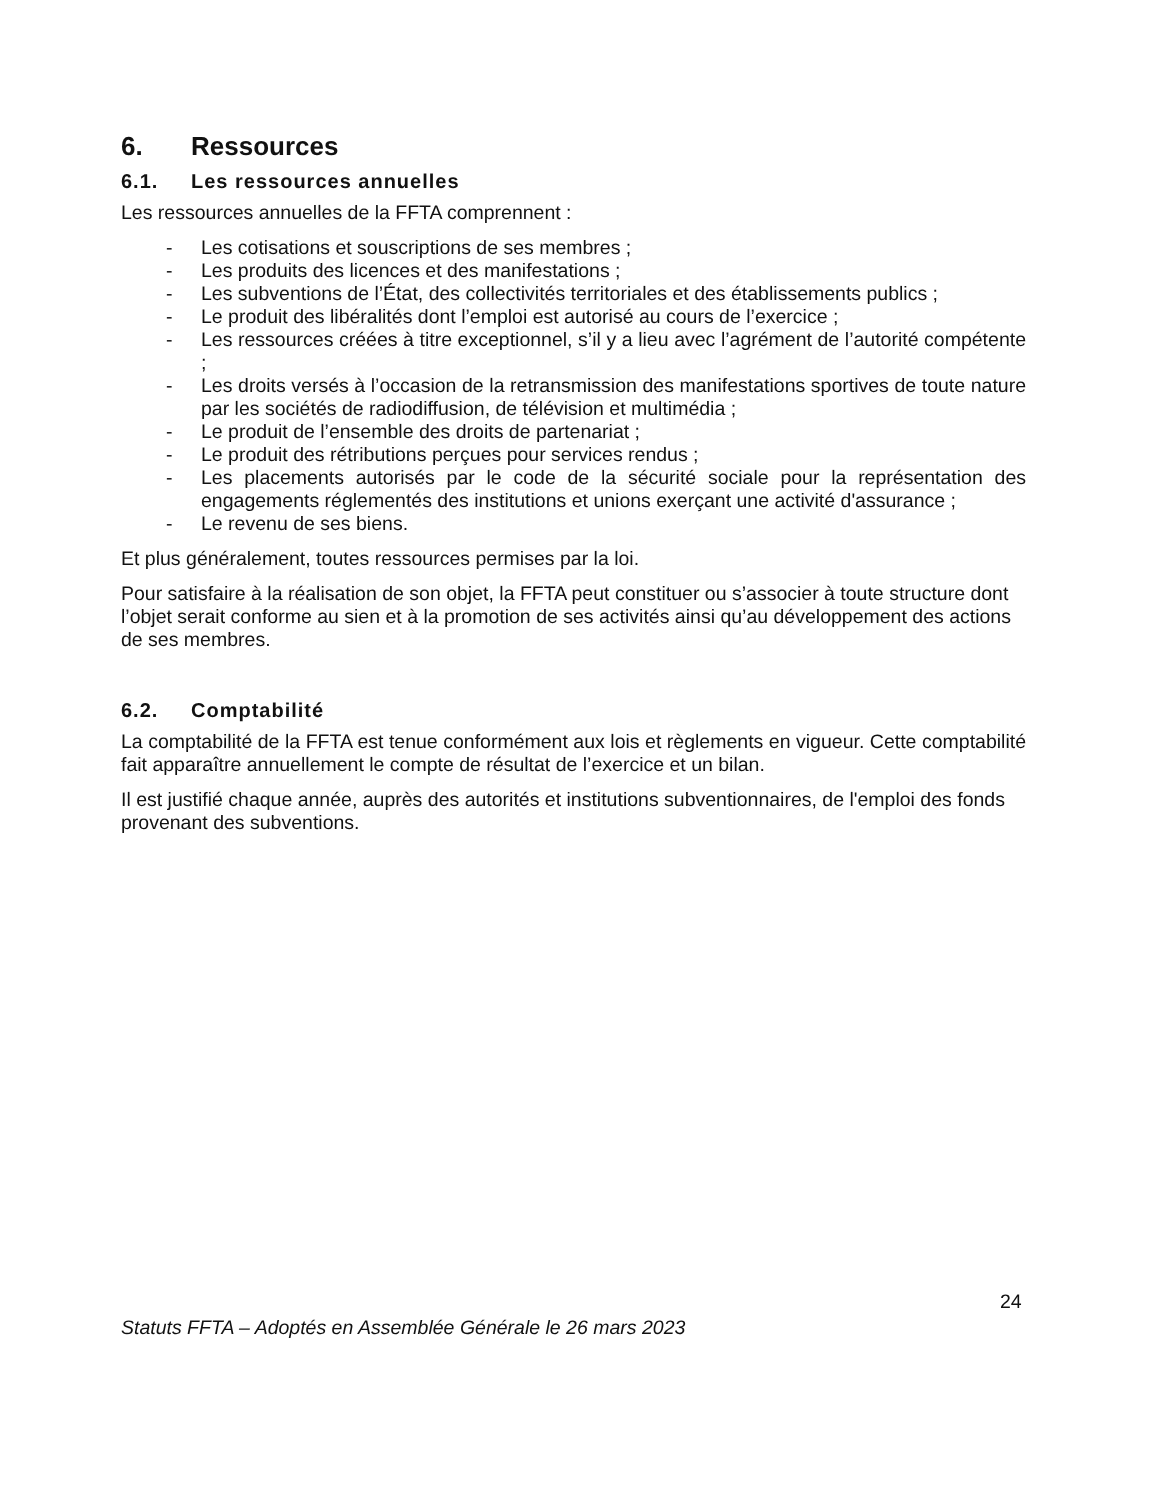6. Ressources
6.1. Les ressources annuelles
Les ressources annuelles de la FFTA comprennent :
- Les cotisations et souscriptions de ses membres ;
- Les produits des licences et des manifestations ;
- Les subventions de l’État, des collectivités territoriales et des établissements publics ;
- Le produit des libéralités dont l’emploi est autorisé au cours de l’exercice ;
- Les ressources créées à titre exceptionnel, s’il y a lieu avec l’agrément de l’autorité compétente ;
- Les droits versés à l’occasion de la retransmission des manifestations sportives de toute nature par les sociétés de radiodiffusion, de télévision et multimédia ;
- Le produit de l’ensemble des droits de partenariat ;
- Le produit des rétributions perçues pour services rendus ;
- Les placements autorisés par le code de la sécurité sociale pour la représentation des engagements réglementés des institutions et unions exerçant une activité d'assurance ;
- Le revenu de ses biens.
Et plus généralement, toutes ressources permises par la loi.
Pour satisfaire à la réalisation de son objet, la FFTA peut constituer ou s’associer à toute structure dont l’objet serait conforme au sien et à la promotion de ses activités ainsi qu’au développement des actions de ses membres.
6.2. Comptabilité
La comptabilité de la FFTA est tenue conformément aux lois et règlements en vigueur. Cette comptabilité fait apparaître annuellement le compte de résultat de l’exercice et un bilan.
Il est justifié chaque année, auprès des autorités et institutions subventionnaires, de l'emploi des fonds provenant des subventions.
24
Statuts FFTA – Adoptés en Assemblée Générale le 26 mars 2023